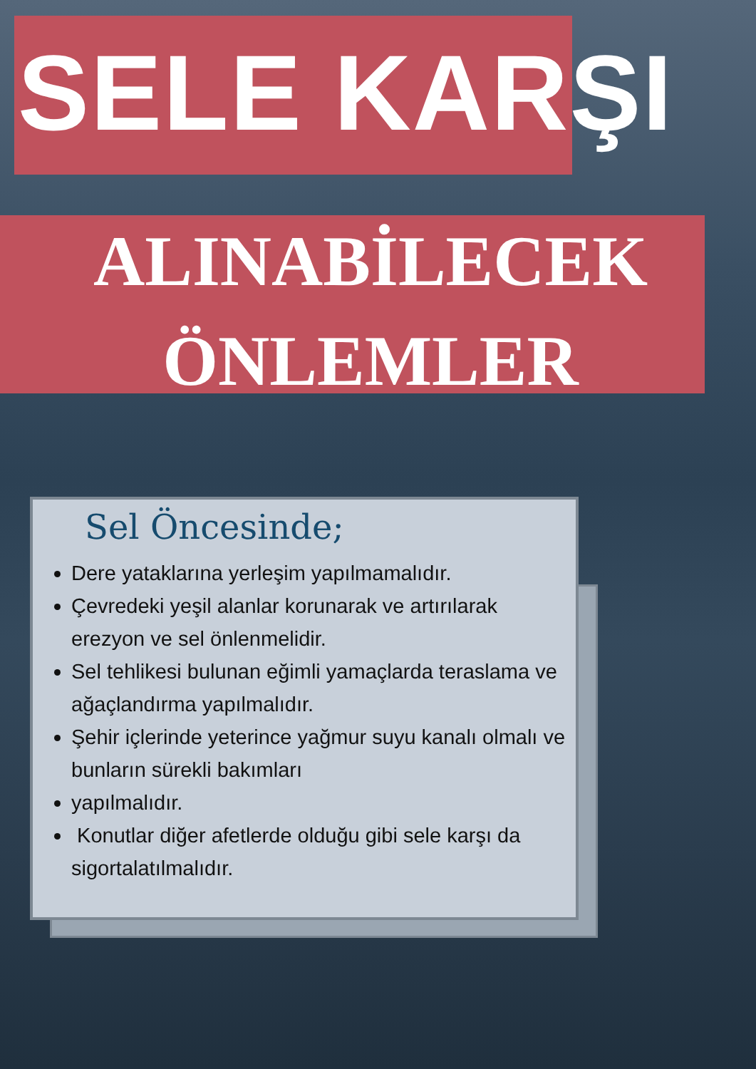SELE KARŞI
ALINABİLECEK
ÖNLEMLER
Sel Öncesinde;
Dere yataklarına yerleşim yapılmamalıdır.
Çevredeki yeşil alanlar korunarak ve artırılarak erezyon ve sel önlenmelidir.
Sel tehlikesi bulunan eğimli yamaçlarda teraslama ve ağaçlandırma yapılmalıdır.
Şehir içlerinde yeterince yağmur suyu kanalı olmalı ve bunların sürekli bakımları
yapılmalıdır.
Konutlar diğer afetlerde olduğu gibi sele karşı da sigortalatılmalıdır.